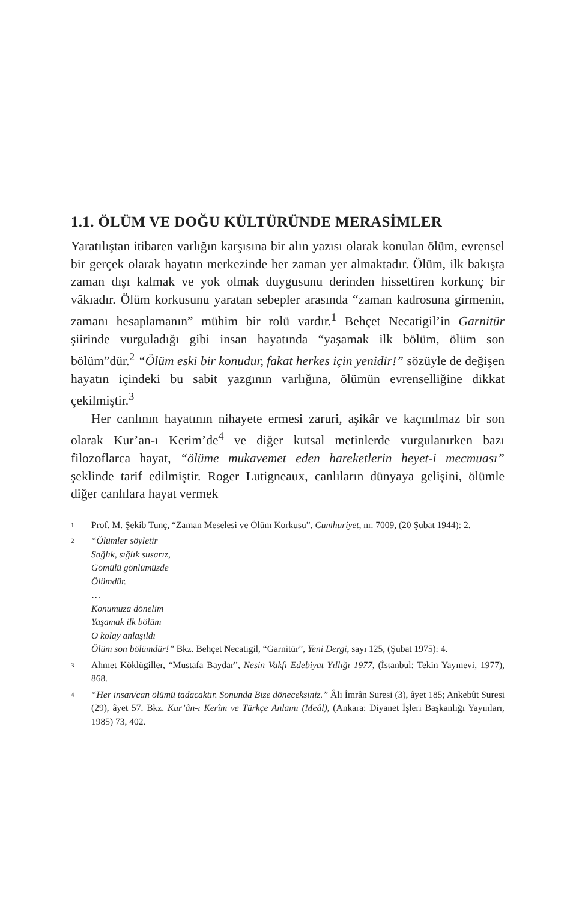1.1. ÖLÜM VE DOĞU KÜLTÜRÜNDE MERASİMLER
Yaratılıştan itibaren varlığın karşısına bir alın yazısı olarak konulan ölüm, evrensel bir gerçek olarak hayatın merkezinde her zaman yer almaktadır. Ölüm, ilk bakışta zaman dışı kalmak ve yok olmak duygusunu derinden hissettiren korkunç bir vâkıadır. Ölüm korkusunu yaratan sebepler arasında “zaman kadrosuna girmenin, zamanı hesaplamanın” mühim bir rolü vardır.<sup>1</sup> Behçet Necatigil’in Garnitür şiirinde vurguladığı gibi insan hayatında “yaşamak ilk bölüm, ölüm son bölüm”dür.<sup>2</sup> “Ölüm eski bir konudur, fakat herkes için yenidir!” sözüyle de değişen hayatın içindeki bu sabit yazgının varlığına, ölümün evrenselliğine dikkat çekilmiştir.<sup>3</sup>
Her canlının hayatının nihayete ermesi zaruri, aşikâr ve kaçınılmaz bir son olarak Kur’an-ı Kerim’de<sup>4</sup> ve diğer kutsal metinlerde vurgulanırken bazı filozoflarca hayat, “ölüme mukavemet eden hareketlerin heyet-i mecmuası” şeklinde tarif edilmiştir. Roger Lutigneaux, canlıların dünyaya gelişini, ölümle diğer canlılara hayat vermek
1 Prof. M. Şekib Tunç, “Zaman Meselesi ve Ölüm Korkusu”, Cumhuriyet, nr. 7009, (20 Şubat 1944): 2.
2 “Ölümler söyletir
Sağlık, sığlık susarız,
Gömülü gönlümüzde
Ölümdür.
…
Konumuza dönelim
Yaşamak ilk bölüm
O kolay anlaşıldı
Ölüm son bölümdür!” Bkz. Behçet Necatigil, “Garnitür”, Yeni Dergi, sayı 125, (Şubat 1975): 4.
3 Ahmet Köklügiller, “Mustafa Baydar”, Nesin Vakfı Edebiyat Yıllığı 1977, (İstanbul: Tekin Yayınevi, 1977), 868.
4 “Her insan/can ölümü tadacaktır. Sonunda Bize döneceksiniz.” Âli İmrân Suresi (3), âyet 185; Ankebût Suresi (29), âyet 57. Bkz. Kur’ân-ı Kerîm ve Türkçe Anlamı (Meâl), (Ankara: Diyanet İşleri Başkanlığı Yayınları, 1985) 73, 402.